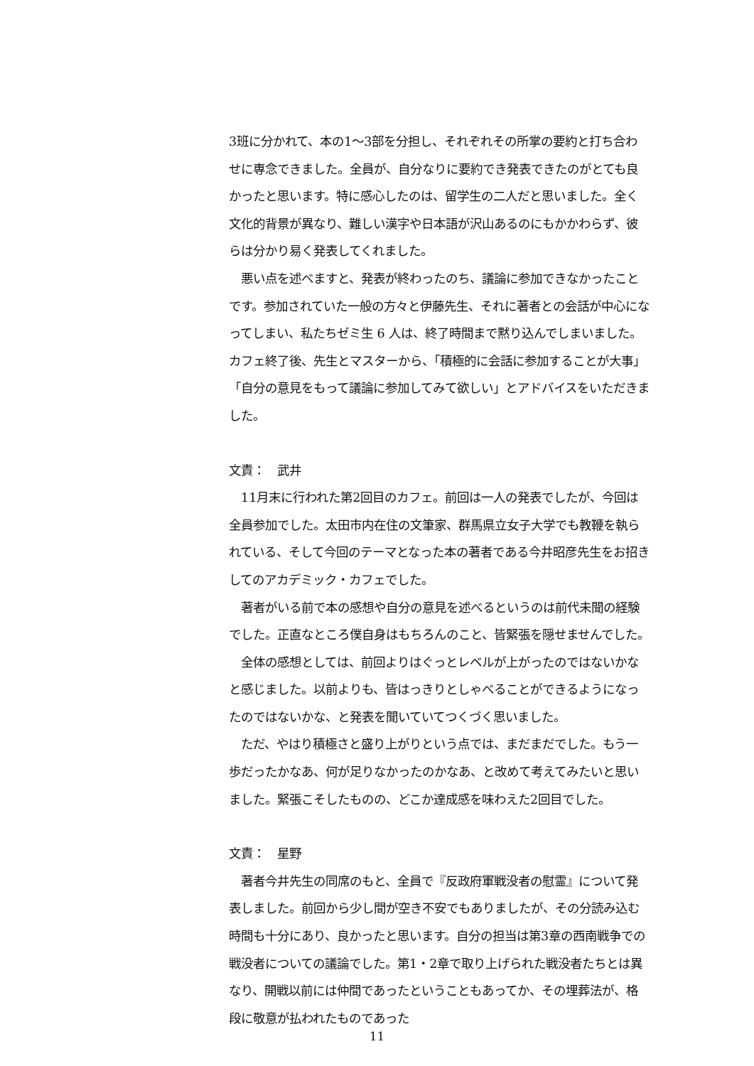3班に分かれて、本の1〜3部を分担し、それぞれその所掌の要約と打ち合わせに専念できました。全員が、自分なりに要約でき発表できたのがとても良かったと思います。特に感心したのは、留学生の二人だと思いました。全く文化的背景が異なり、難しい漢字や日本語が沢山あるのにもかかわらず、彼らは分かり易く発表してくれました。
　悪い点を述べますと、発表が終わったのち、議論に参加できなかったことです。参加されていた一般の方々と伊藤先生、それに著者との会話が中心になってしまい、私たちゼミ生 6 人は、終了時間まで黙り込んでしまいました。カフェ終了後、先生とマスターから、「積極的に会話に参加することが大事」「自分の意見をもって議論に参加してみて欲しい」とアドバイスをいただきました。
文責：　武井
　11月末に行われた第2回目のカフェ。前回は一人の発表でしたが、今回は全員参加でした。太田市内在住の文筆家、群馬県立女子大学でも教鞭を執られている、そして今回のテーマとなった本の著者である今井昭彦先生をお招きしてのアカデミック・カフェでした。
　著者がいる前で本の感想や自分の意見を述べるというのは前代未聞の経験でした。正直なところ僕自身はもちろんのこと、皆緊張を隠せませんでした。
　全体の感想としては、前回よりはぐっとレベルが上がったのではないかなと感じました。以前よりも、皆はっきりとしゃべることができるようになったのではないかな、と発表を聞いていてつくづく思いました。
　ただ、やはり積極さと盛り上がりという点では、まだまだでした。もう一歩だったかなあ、何が足りなかったのかなあ、と改めて考えてみたいと思いました。緊張こそしたものの、どこか達成感を味わえた2回目でした。
文責：　星野
　著者今井先生の同席のもと、全員で『反政府軍戦没者の慰霊』について発表しました。前回から少し間が空き不安でもありましたが、その分読み込む時間も十分にあり、良かったと思います。自分の担当は第3章の西南戦争での戦没者についての議論でした。第1・2章で取り上げられた戦没者たちとは異なり、開戦以前には仲間であったということもあってか、その埋葬法が、格段に敬意が払われたものであった
11